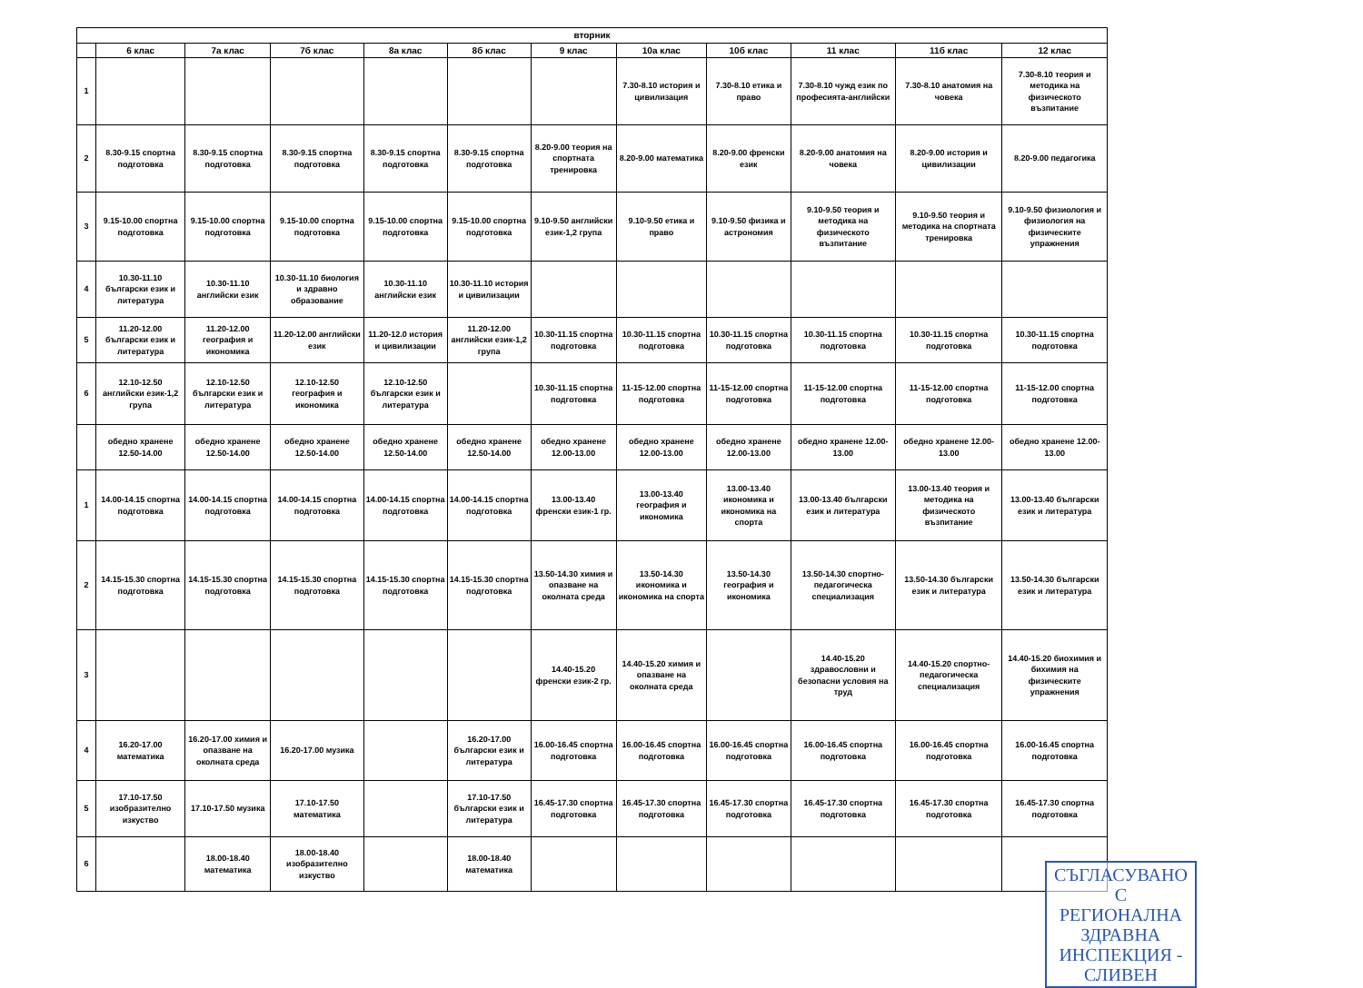| вторник | | | | | | | | | | | |
| --- | --- | --- | --- | --- | --- | --- | --- | --- | --- | --- | --- |
| | 6 клас | 7а клас | 7б клас | 8а клас | 8б клас | 9 клас | 10а клас | 10б клас | 11 клас | 11б клас | 12 клас |
| 1 | | | | | | | 7.30-8.10 история и цивилизация | 7.30-8.10 етика и право | 7.30-8.10 чужд език по професията-английски | 7.30-8.10 анатомия на човека | 7.30-8.10 теория и методика на физическото възпитание |
| 2 | 8.30-9.15 спортна подготовка | 8.30-9.15 спортна подготовка | 8.30-9.15 спортна подготовка | 8.30-9.15 спортна подготовка | 8.30-9.15 спортна подготовка | 8.20-9.00 теория на спортната тренировка | 8.20-9.00 математика | 8.20-9.00 френски език | 8.20-9.00 анатомия на човека | 8.20-9.00 история и цивилизации | 8.20-9.00 педагогика |
| 3 | 9.15-10.00 спортна подготовка | 9.15-10.00 спортна подготовка | 9.15-10.00 спортна подготовка | 9.15-10.00 спортна подготовка | 9.15-10.00 спортна подготовка | 9.10-9.50 английски език-1,2 група | 9.10-9.50 етика и право | 9.10-9.50 физика и астрономия | 9.10-9.50 теория и методика на физическото възпитание | 9.10-9.50 теория и методика на спортната тренировка | 9.10-9.50 физиология и физиология на физическите упражнения |
| 4 | 10.30-11.10 български език и литература | 10.30-11.10 английски език | 10.30-11.10 биология и здравно образование | 10.30-11.10 английски език | 10.30-11.10 история и цивилизации | | | | | | |
| 5 | 11.20-12.00 български език и литература | 11.20-12.00 география и икономика | 11.20-12.00 английски език | 11.20-12.0 история и цивилизации | 11.20-12.00 английски език-1,2 група | 10.30-11.15 спортна подготовка | 10.30-11.15 спортна подготовка | 10.30-11.15 спортна подготовка | 10.30-11.15 спортна подготовка | 10.30-11.15 спортна подготовка | 10.30-11.15 спортна подготовка |
| 6 | 12.10-12.50 английски език-1,2 група | 12.10-12.50 български език и литература | 12.10-12.50 география и икономика | 12.10-12.50 български език и литература | | 10.30-11.15 спортна подготовка | 11-15-12.00 спортна подготовка | 11-15-12.00 спортна подготовка | 11-15-12.00 спортна подготовка | 11-15-12.00 спортна подготовка | 11-15-12.00 спортна подготовка |
| | обедно хранене 12.50-14.00 | обедно хранене 12.50-14.00 | обедно хранене 12.50-14.00 | обедно хранене 12.50-14.00 | обедно хранене 12.50-14.00 | обедно хранене 12.00-13.00 | обедно хранене 12.00-13.00 | обедно хранене 12.00-13.00 | обедно хранене 12.00-13.00 | обедно хранене 12.00-13.00 | обедно хранене 12.00-13.00 |
| 1 | 14.00-14.15 спортна подготовка | 14.00-14.15 спортна подготовка | 14.00-14.15 спортна подготовка | 14.00-14.15 спортна подготовка | 14.00-14.15 спортна подготовка | 13.00-13.40 френски език-1 гр. | 13.00-13.40 география и икономика | 13.00-13.40 икономика и икономика на спорта | 13.00-13.40 български език и литература | 13.00-13.40 теория и методика на физическото възпитание | 13.00-13.40 български език и литература |
| 2 | 14.15-15.30 спортна подготовка | 14.15-15.30 спортна подготовка | 14.15-15.30 спортна подготовка | 14.15-15.30 спортна подготовка | 14.15-15.30 спортна подготовка | 13.50-14.30 химия и опазване на околната среда | 13.50-14.30 икономика и икономика на спорта | 13.50-14.30 география и икономика | 13.50-14.30 спортно-педагогическа специализация | 13.50-14.30 български език и литература | 13.50-14.30 български език и литература |
| 3 | | | | | | 14.40-15.20 френски език-2 гр. | 14.40-15.20 химия и опазване на околната среда | | 14.40-15.20 здравословни и безопасни условия на труд | 14.40-15.20 спортно-педагогическа специализация | 14.40-15.20 биохимия и бихимия на физическите упражнения |
| 4 | 16.20-17.00 математика | 16.20-17.00 химия и опазване на околната среда | 16.20-17.00 музика | | 16.20-17.00 български език и литература | 16.00-16.45 спортна подготовка | 16.00-16.45 спортна подготовка | 16.00-16.45 спортна подготовка | 16.00-16.45 спортна подготовка | 16.00-16.45 спортна подготовка | 16.00-16.45 спортна подготовка |
| 5 | 17.10-17.50 изобразително изкуство | 17.10-17.50 музика | 17.10-17.50 математика | | 17.10-17.50 български език и литература | 16.45-17.30 спортна подготовка | 16.45-17.30 спортна подготовка | 16.45-17.30 спортна подготовка | 16.45-17.30 спортна подготовка | 16.45-17.30 спортна подготовка | 16.45-17.30 спортна подготовка |
| 6 | | 18.00-18.40 математика | 18.00-18.40 изобразително изкуство | | 18.00-18.40 математика | | | | | | |
СЪГЛАСУВАНО С
РЕГИОНАЛНА ЗДРАВНА
ИНСПЕКЦИЯ - СЛИВЕН